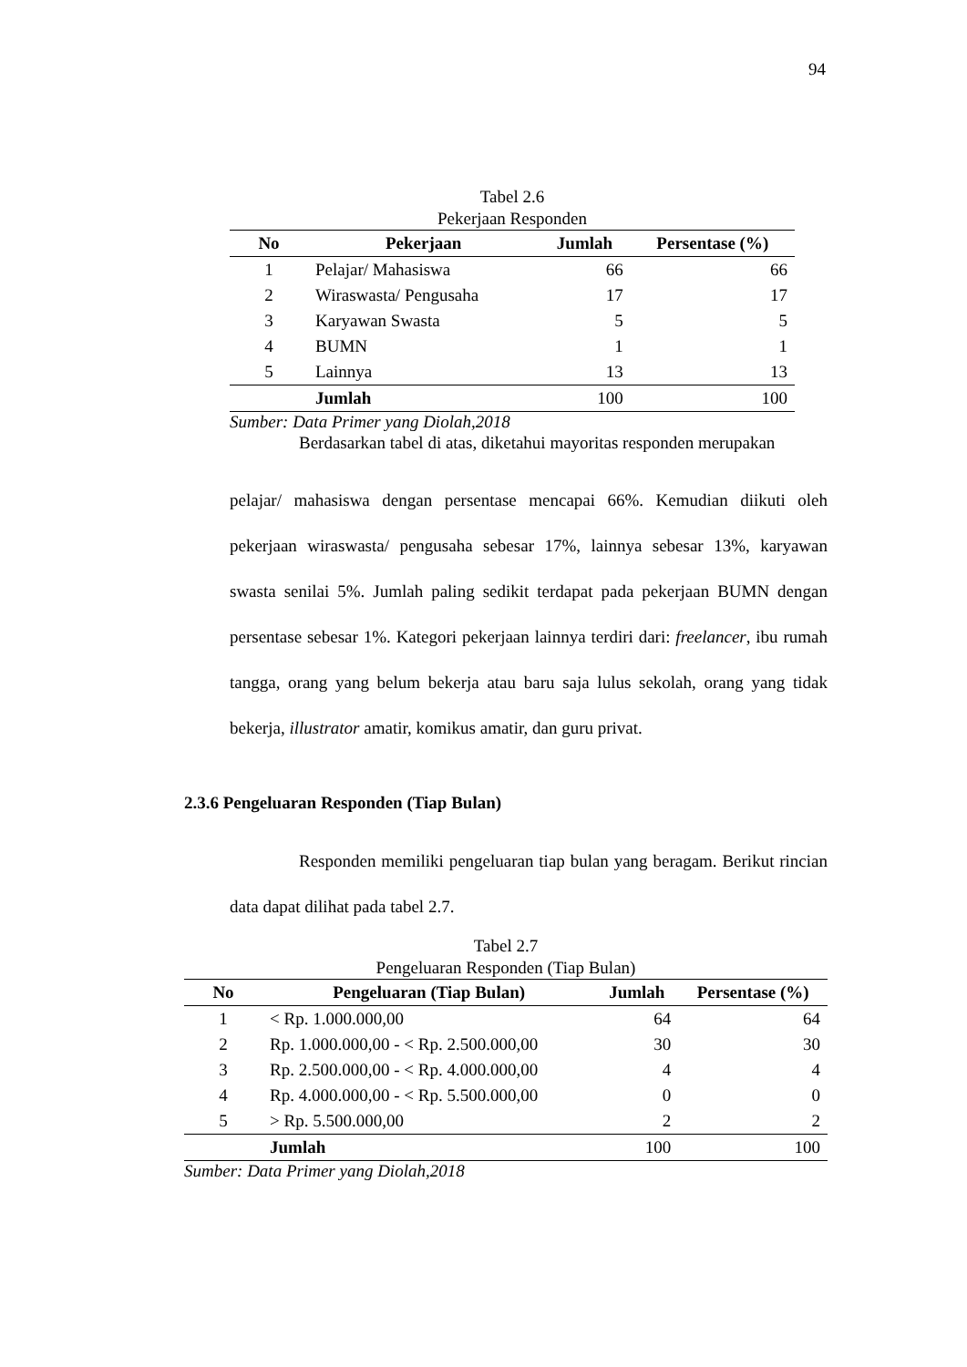94
Tabel 2.6
Pekerjaan Responden
| No | Pekerjaan | Jumlah | Persentase (%) |
| --- | --- | --- | --- |
| 1 | Pelajar/ Mahasiswa | 66 | 66 |
| 2 | Wiraswasta/ Pengusaha | 17 | 17 |
| 3 | Karyawan Swasta | 5 | 5 |
| 4 | BUMN | 1 | 1 |
| 5 | Lainnya | 13 | 13 |
| | Jumlah | 100 | 100 |
Sumber: Data Primer yang Diolah,2018
Berdasarkan tabel di atas, diketahui mayoritas responden merupakan
pelajar/ mahasiswa dengan persentase mencapai 66%. Kemudian diikuti oleh pekerjaan wiraswasta/ pengusaha sebesar 17%, lainnya sebesar 13%, karyawan swasta senilai 5%. Jumlah paling sedikit terdapat pada pekerjaan BUMN dengan persentase sebesar 1%. Kategori pekerjaan lainnya terdiri dari: freelancer, ibu rumah tangga, orang yang belum bekerja atau baru saja lulus sekolah, orang yang tidak bekerja, illustrator amatir, komikus amatir, dan guru privat.
2.3.6 Pengeluaran Responden (Tiap Bulan)
Responden memiliki pengeluaran tiap bulan yang beragam. Berikut rincian data dapat dilihat pada tabel 2.7.
Tabel 2.7
Pengeluaran Responden (Tiap Bulan)
| No | Pengeluaran (Tiap Bulan) | Jumlah | Persentase (%) |
| --- | --- | --- | --- |
| 1 | < Rp. 1.000.000,00 | 64 | 64 |
| 2 | Rp. 1.000.000,00 - < Rp. 2.500.000,00 | 30 | 30 |
| 3 | Rp. 2.500.000,00 - < Rp. 4.000.000,00 | 4 | 4 |
| 4 | Rp. 4.000.000,00 - < Rp. 5.500.000,00 | 0 | 0 |
| 5 | > Rp. 5.500.000,00 | 2 | 2 |
| | Jumlah | 100 | 100 |
Sumber: Data Primer yang Diolah,2018